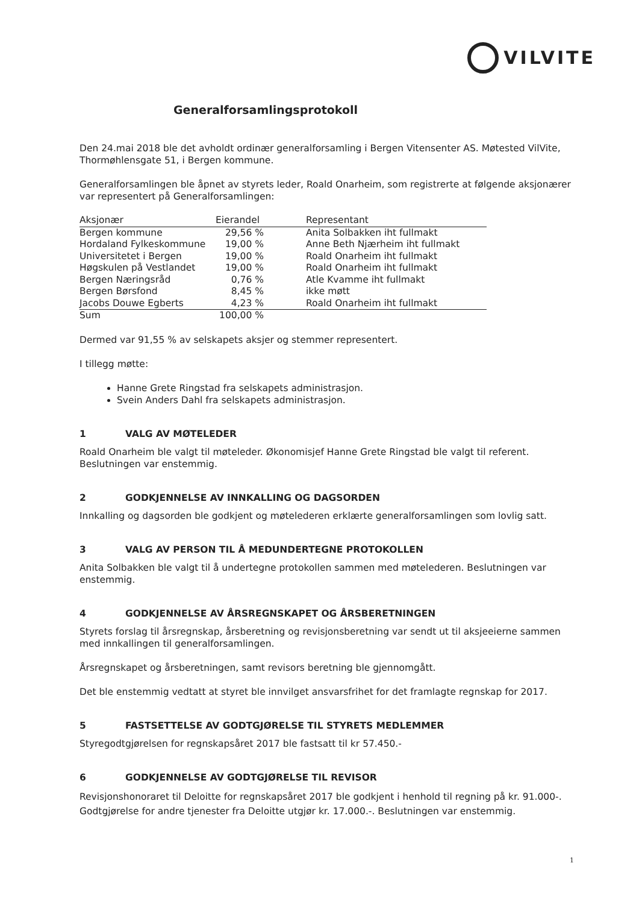VILVITE
Generalforsamlingsprotokoll
Den 24.mai 2018 ble det avholdt ordinær generalforsamling i Bergen Vitensenter AS. Møtested VilVite, Thormøhlensgate 51, i Bergen kommune.
Generalforsamlingen ble åpnet av styrets leder, Roald Onarheim, som registrerte at følgende aksjonærer var representert på Generalforsamlingen:
| Aksjonær | Eierandel | Representant |
| --- | --- | --- |
| Bergen kommune | 29,56 % | Anita Solbakken iht fullmakt |
| Hordaland Fylkeskommune | 19,00 % | Anne Beth Njærheim iht fullmakt |
| Universitetet i Bergen | 19,00 % | Roald Onarheim iht fullmakt |
| Høgskulen på Vestlandet | 19,00 % | Roald Onarheim iht fullmakt |
| Bergen Næringsråd | 0,76 % | Atle Kvamme iht fullmakt |
| Bergen Børsfond | 8,45 % | ikke møtt |
| Jacobs Douwe Egberts | 4,23 % | Roald Onarheim iht fullmakt |
| Sum | 100,00 % | |
Dermed var 91,55 % av selskapets aksjer og stemmer representert.
I tillegg møtte:
Hanne Grete Ringstad fra selskapets administrasjon.
Svein Anders Dahl fra selskapets administrasjon.
1 VALG AV MØTELEDER
Roald Onarheim ble valgt til møteleder. Økonomisjef Hanne Grete Ringstad ble valgt til referent. Beslutningen var enstemmig.
2 GODKJENNELSE AV INNKALLING OG DAGSORDEN
Innkalling og dagsorden ble godkjent og møtelederen erklærte generalforsamlingen som lovlig satt.
3 VALG AV PERSON TIL Å MEDUNDERTEGNE PROTOKOLLEN
Anita Solbakken ble valgt til å undertegne protokollen sammen med møtelederen. Beslutningen var enstemmig.
4 GODKJENNELSE AV ÅRSREGNSKAPET OG ÅRSBERETNINGEN
Styrets forslag til årsregnskap, årsberetning og revisjonsberetning var sendt ut til aksjeeierne sammen med innkallingen til generalforsamlingen.
Årsregnskapet og årsberetningen, samt revisors beretning ble gjennomgått.
Det ble enstemmig vedtatt at styret ble innvilget ansvarsfrihet for det framlagte regnskap for 2017.
5 FASTSETTELSE AV GODTGJØRELSE TIL STYRETS MEDLEMMER
Styregodtgjørelsen for regnskapsåret 2017 ble fastsatt til kr 57.450.-
6 GODKJENNELSE AV GODTGJØRELSE TIL REVISOR
Revisjonshonoraret til Deloitte for regnskapsåret 2017 ble godkjent i henhold til regning på kr. 91.000-. Godtgjørelse for andre tjenester fra Deloitte utgjør kr. 17.000.-. Beslutningen var enstemmig.
1